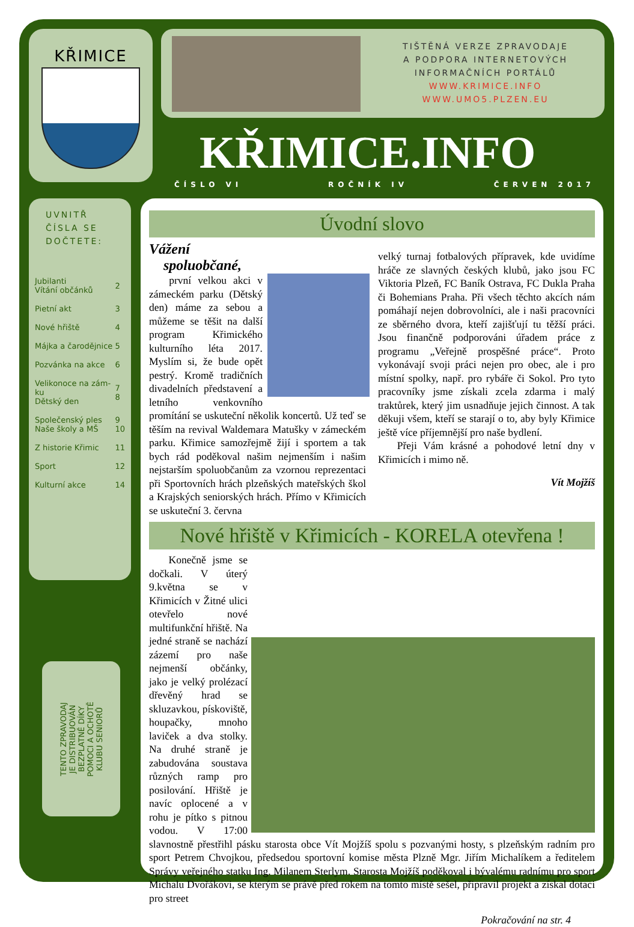KŘIMICE
TIŠTĚNÁ VERZE ZPRAVODAJE
A PODPORA INTERNETOVÝCH
INFORMAČNÍCH PORTÁLŮ
WWW.KRIMICE.INFO
WWW.UMO5.PLZEN.EU
KŘIMICE.INFO
ČÍSLO VI ROČNÍK IV ČERVEN 2017
UVNITŘ
ČÍSLA SE
DOČTETE:
| Jubilanti Vítání občánků | 2 |
| Pietní akt | 3 |
| Nové hřiště | 4 |
| Májka a čarodějnice | 5 |
| Pozvánka na akce | 6 |
| Velikonoce na zám-ku Dětský den | 7 8 |
| Společenský ples Naše školy a MŠ | 9 10 |
| Z historie Křimic | 11 |
| Sport | 12 |
| Kulturní akce | 14 |
TENTO ZPRAVODAJ JE DISTRIBUOVÁN BEZPLATNĚ DÍKY POMOCI A OCHOTĚ KLUBU SENIORŮ
Úvodní slovo
Vážení
spoluobčané,
první velkou akci v zámeckém parku (Dětský den) máme za sebou a můžeme se těšit na další program Křimického kulturního léta 2017. Myslím si, že bude opět pestrý. Kromě tradičních divadelních představení a letního venkovního promítání se uskuteční několik koncertů. Už teď se těším na revival Waldemara Matušky v zámeckém parku. Křimice samozřejmě žijí i sportem a tak bych rád poděkoval našim nejmenším i našim nejstarším spoluobčanům za vzornou reprezentaci při Sportovních hrách plzeňských mateřských škol a Krajských seniorských hrách. Přímo v Křimicích se uskuteční 3. června
velký turnaj fotbalových přípravek, kde uvidíme hráče ze slavných českých klubů, jako jsou FC Viktoria Plzeň, FC Baník Ostrava, FC Dukla Praha či Bohemians Praha. Při všech těchto akcích nám pomáhají nejen dobrovolníci, ale i naši pracovníci ze sběrného dvora, kteří zajišťují tu těžší práci. Jsou finančně podporováni úřadem práce z programu „Veřejně prospěšné práce“. Proto vykonávají svoji práci nejen pro obec, ale i pro místní spolky, např. pro rybáře či Sokol. Pro tyto pracovníky jsme získali zcela zdarma i malý traktůrek, který jim usnadňuje jejich činnost. A tak děkuji všem, kteří se starají o to, aby byly Křimice ještě více příjemnější pro naše bydlení.
Přeji Vám krásné a pohodové letní dny v Křimicích i mimo ně.
Vít Mojžíš
Nové hřiště v Křimicích - KORELA otevřena !
Konečně jsme se dočkali. V úterý 9.května se v Křimicích v Žitné ulici otevřelo nové multifunkční hřiště. Na jedné straně se nachází zázemí pro naše nejmenší občánky, jako je velký prolézací dřevěný hrad se skluzavkou, pískoviště, houpačky, mnoho laviček a dva stolky. Na druhé straně je zabudována soustava různých ramp pro posilování. Hřiště je navíc oplocené a v rohu je pítko s pitnou vodou. V 17:00 slavnostně přestřihl pásku starosta obce Vít Mojžíš spolu s pozvanými hosty, s plzeňským radním pro sport Petrem Chvojkou, předsedou sportovní komise města Plzně Mgr. Jiřím Michalíkem a ředitelem Správy veřejného statku Ing. Milanem Sterlym. Starosta Mojžíš poděkoval i bývalému radnímu pro sport Michalu Dvořákovi, se kterým se právě před rokem na tomto místě sešel, připravil projekt a získal dotaci pro street
Pokračování na str. 4